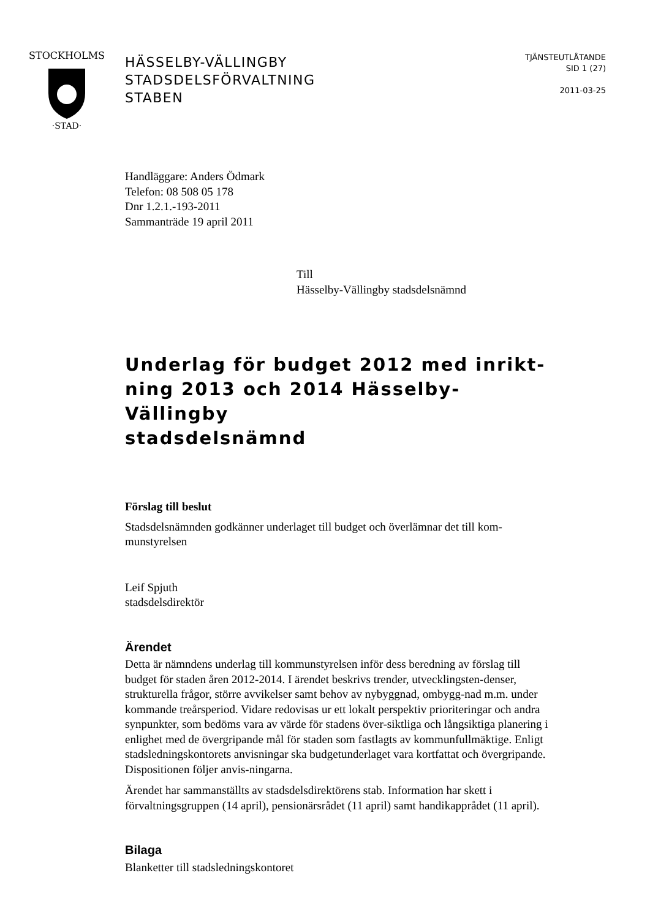STOCKHOLMS
·STAD·
HÄSSELBY-VÄLLINGBY
STADSDELSFÖRVALTNING
STABEN
TJÄNSTEUTLÅTANDE
SID 1 (27)
2011-03-25
Handläggare: Anders Ödmark
Telefon: 08 508 05 178
Dnr 1.2.1.-193-2011
Sammanträde 19 april 2011
Till
Hässelby-Vällingby stadsdelsnämnd
Underlag för budget 2012 med inrikt-
ning 2013 och 2014 Hässelby-Vällingby
stadsdelsnämnd
Förslag till beslut
Stadsdelsnämnden godkänner underlaget till budget och överlämnar det till kom-
munstyrelsen
Leif Spjuth
stadsdelsdirektör
Ärendet
Detta är nämndens underlag till kommunstyrelsen inför dess beredning av förslag till budget för staden åren 2012-2014. I ärendet beskrivs trender, utvecklingsten-denser, strukturella frågor, större avvikelser samt behov av nybyggnad, ombygg-nad m.m. under kommande treårsperiod. Vidare redovisas ur ett lokalt perspektiv prioriteringar och andra synpunkter, som bedöms vara av värde för stadens över-siktliga och långsiktiga planering i enlighet med de övergripande mål för staden som fastlagts av kommunfullmäktige. Enligt stadsledningskontorets anvisningar ska budgetunderlaget vara kortfattat och övergripande. Dispositionen följer anvis-ningarna.
Ärendet har sammanställts av stadsdelsdirektörens stab. Information har skett i förvaltningsgruppen (14 april), pensionärsrådet (11 april) samt handikapprådet (11 april).
Bilaga
Blanketter till stadsledningskontoret